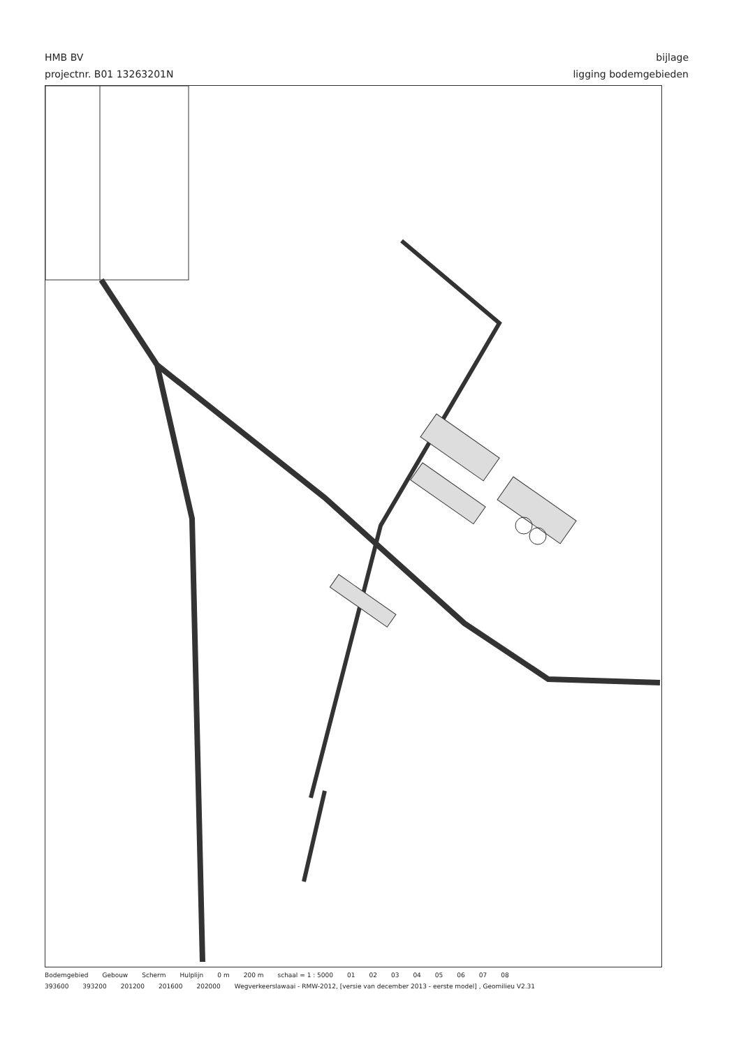HMB BV
projectnr. B01 13263201N
bijlage
ligging bodemgebieden
Bodemgebied Gebouw Scherm Hulplijn 0 m 200 m schaal = 1 : 5000 01 02 03 04 05 06 07 08
393600 393200 201200 201600 202000 Wegverkeerslawaai - RMW-2012, [versie van december 2013 - eerste model] , Geomilieu V2.31